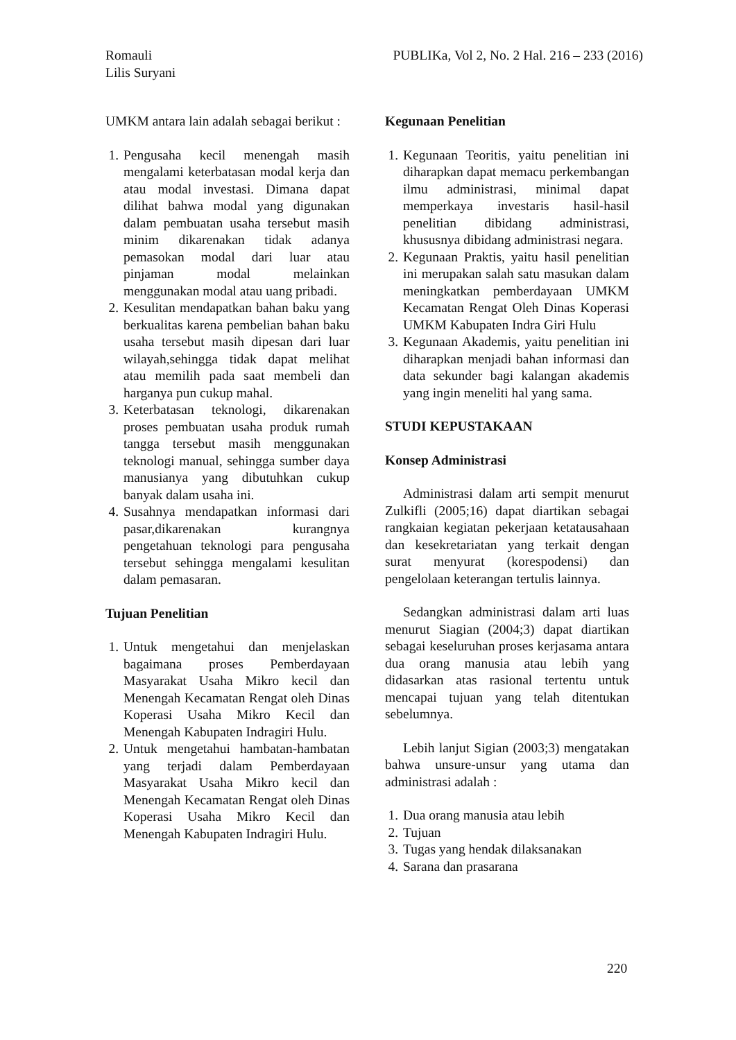Romauli
Lilis Suryani
PUBLIKa, Vol 2, No. 2 Hal. 216 – 233 (2016)
UMKM antara lain adalah sebagai berikut :
1. Pengusaha kecil menengah masih mengalami keterbatasan modal kerja dan atau modal investasi. Dimana dapat dilihat bahwa modal yang digunakan dalam pembuatan usaha tersebut masih minim dikarenakan tidak adanya pemasokan modal dari luar atau pinjaman modal melainkan menggunakan modal atau uang pribadi.
2. Kesulitan mendapatkan bahan baku yang berkualitas karena pembelian bahan baku usaha tersebut masih dipesan dari luar wilayah,sehingga tidak dapat melihat atau memilih pada saat membeli dan harganya pun cukup mahal.
3. Keterbatasan teknologi, dikarenakan proses pembuatan usaha produk rumah tangga tersebut masih menggunakan teknologi manual, sehingga sumber daya manusianya yang dibutuhkan cukup banyak dalam usaha ini.
4. Susahnya mendapatkan informasi dari pasar,dikarenakan kurangnya pengetahuan teknologi para pengusaha tersebut sehingga mengalami kesulitan dalam pemasaran.
Tujuan Penelitian
1. Untuk mengetahui dan menjelaskan bagaimana proses Pemberdayaan Masyarakat Usaha Mikro kecil dan Menengah Kecamatan Rengat oleh Dinas Koperasi Usaha Mikro Kecil dan Menengah Kabupaten Indragiri Hulu.
2. Untuk mengetahui hambatan-hambatan yang terjadi dalam Pemberdayaan Masyarakat Usaha Mikro kecil dan Menengah Kecamatan Rengat oleh Dinas Koperasi Usaha Mikro Kecil dan Menengah Kabupaten Indragiri Hulu.
Kegunaan Penelitian
1. Kegunaan Teoritis, yaitu penelitian ini diharapkan dapat memacu perkembangan ilmu administrasi, minimal dapat memperkaya investaris hasil-hasil penelitian dibidang administrasi, khususnya dibidang administrasi negara.
2. Kegunaan Praktis, yaitu hasil penelitian ini merupakan salah satu masukan dalam meningkatkan pemberdayaan UMKM Kecamatan Rengat Oleh Dinas Koperasi UMKM Kabupaten Indra Giri Hulu
3. Kegunaan Akademis, yaitu penelitian ini diharapkan menjadi bahan informasi dan data sekunder bagi kalangan akademis yang ingin meneliti hal yang sama.
STUDI KEPUSTAKAAN
Konsep Administrasi
Administrasi dalam arti sempit menurut Zulkifli (2005;16) dapat diartikan sebagai rangkaian kegiatan pekerjaan ketatausahaan dan kesekretariatan yang terkait dengan surat menyurat (korespodensi) dan pengelolaan keterangan tertulis lainnya.
Sedangkan administrasi dalam arti luas menurut Siagian (2004;3) dapat diartikan sebagai keseluruhan proses kerjasama antara dua orang manusia atau lebih yang didasarkan atas rasional tertentu untuk mencapai tujuan yang telah ditentukan sebelumnya.
Lebih lanjut Sigian (2003;3) mengatakan bahwa unsure-unsur yang utama dan administrasi adalah :
1. Dua orang manusia atau lebih
2. Tujuan
3. Tugas yang hendak dilaksanakan
4. Sarana dan prasarana
220